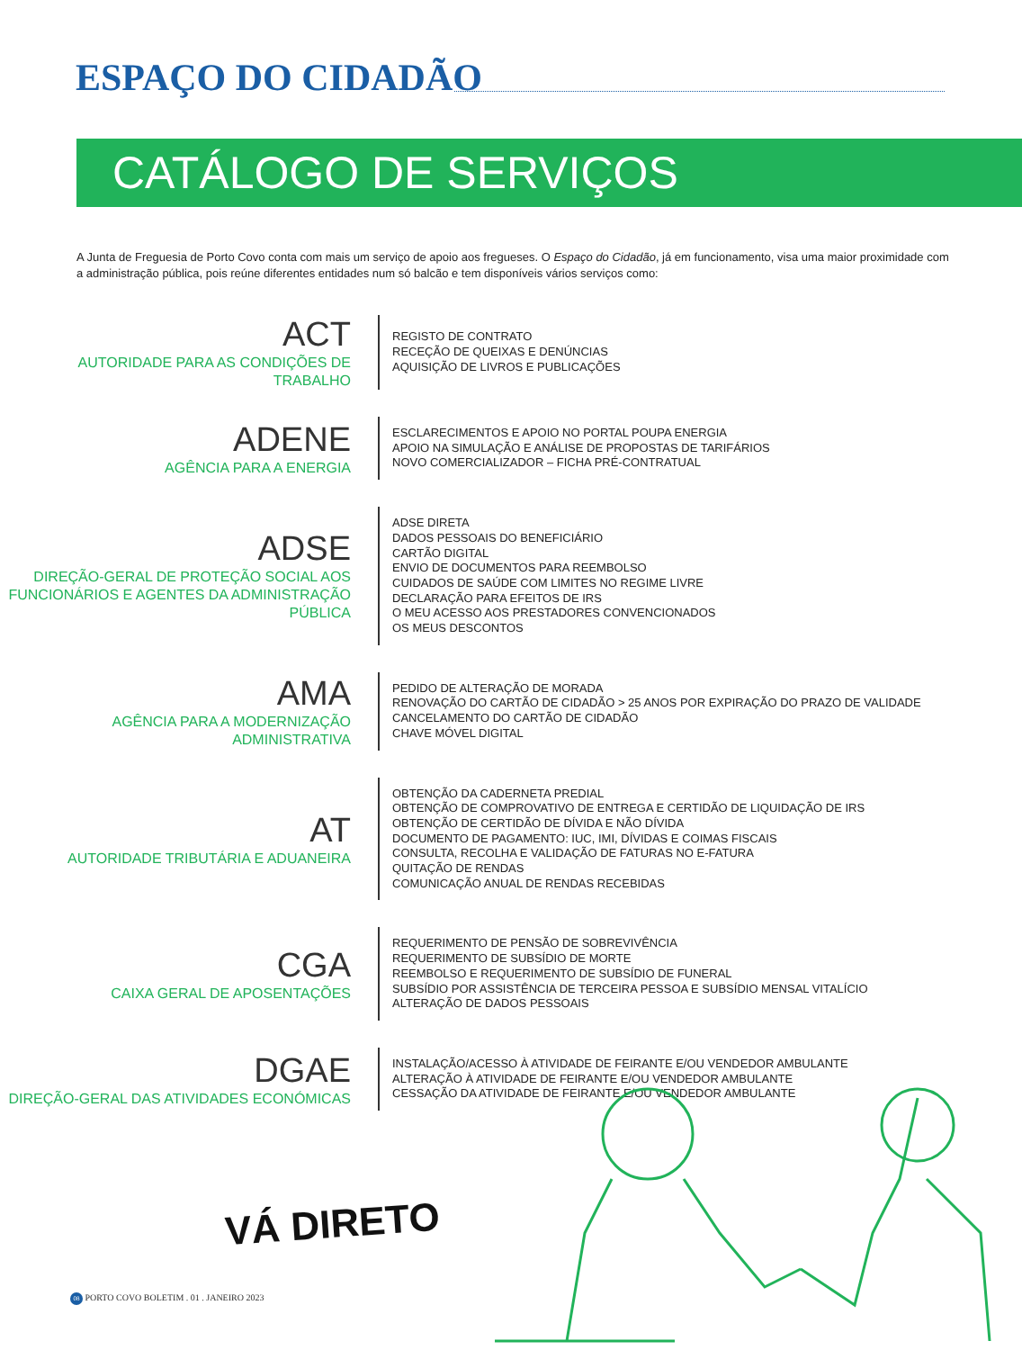ESPAÇO DO CIDADÃO
CATÁLOGO DE SERVIÇOS
A Junta de Freguesia de Porto Covo conta com mais um serviço de apoio aos fregueses. O Espaço do Cidadão, já em funcionamento, visa uma maior proximidade com a administração pública, pois reúne diferentes entidades num só balcão e tem disponíveis vários serviços como:
ACT
AUTORIDADE PARA AS CONDIÇÕES DE TRABALHO
REGISTO DE CONTRATO
RECEÇÃO DE QUEIXAS E DENÚNCIAS
AQUISIÇÃO DE LIVROS E PUBLICAÇÕES
ADENE
AGÊNCIA PARA A ENERGIA
ESCLARECIMENTOS E APOIO NO PORTAL POUPA ENERGIA
APOIO NA SIMULAÇÃO E ANÁLISE DE PROPOSTAS DE TARIFÁRIOS
NOVO COMERCIALIZADOR – FICHA PRÉ-CONTRATUAL
ADSE
DIREÇÃO-GERAL DE PROTEÇÃO SOCIAL AOS FUNCIONÁRIOS E AGENTES DA ADMINISTRAÇÃO PÚBLICA
ADSE DIRETA
DADOS PESSOAIS DO BENEFICIÁRIO
CARTÃO DIGITAL
ENVIO DE DOCUMENTOS PARA REEMBOLSO
CUIDADOS DE SAÚDE COM LIMITES NO REGIME LIVRE
DECLARAÇÃO PARA EFEITOS DE IRS
O MEU ACESSO AOS PRESTADORES CONVENCIONADOS
OS MEUS DESCONTOS
AMA
AGÊNCIA PARA A MODERNIZAÇÃO ADMINISTRATIVA
PEDIDO DE ALTERAÇÃO DE MORADA
RENOVAÇÃO DO CARTÃO DE CIDADÃO > 25 ANOS POR EXPIRAÇÃO DO PRAZO DE VALIDADE
CANCELAMENTO DO CARTÃO DE CIDADÃO
CHAVE MÓVEL DIGITAL
AT
AUTORIDADE TRIBUTÁRIA E ADUANEIRA
OBTENÇÃO DA CADERNETA PREDIAL
OBTENÇÃO DE COMPROVATIVO DE ENTREGA E CERTIDÃO DE LIQUIDAÇÃO DE IRS
OBTENÇÃO DE CERTIDÃO DE DÍVIDA E NÃO DÍVIDA
DOCUMENTO DE PAGAMENTO: IUC, IMI, DÍVIDAS E COIMAS FISCAIS
CONSULTA, RECOLHA E VALIDAÇÃO DE FATURAS NO E-FATURA
QUITAÇÃO DE RENDAS
COMUNICAÇÃO ANUAL DE RENDAS RECEBIDAS
CGA
CAIXA GERAL DE APOSENTAÇÕES
REQUERIMENTO DE PENSÃO DE SOBREVIVÊNCIA
REQUERIMENTO DE SUBSÍDIO DE MORTE
REEMBOLSO E REQUERIMENTO DE SUBSÍDIO DE FUNERAL
SUBSÍDIO POR ASSISTÊNCIA DE TERCEIRA PESSOA E SUBSÍDIO MENSAL VITALÍCIO
ALTERAÇÃO DE DADOS PESSOAIS
DGAE
DIREÇÃO-GERAL DAS ATIVIDADES ECONÓMICAS
INSTALAÇÃO/ACESSO À ATIVIDADE DE FEIRANTE E/OU VENDEDOR AMBULANTE
ALTERAÇÃO À ATIVIDADE DE FEIRANTE E/OU VENDEDOR AMBULANTE
CESSAÇÃO DA ATIVIDADE DE FEIRANTE E/OU VENDEDOR AMBULANTE
VÁ DIRETO
08 PORTO COVO BOLETIM . 01 . JANEIRO 2023